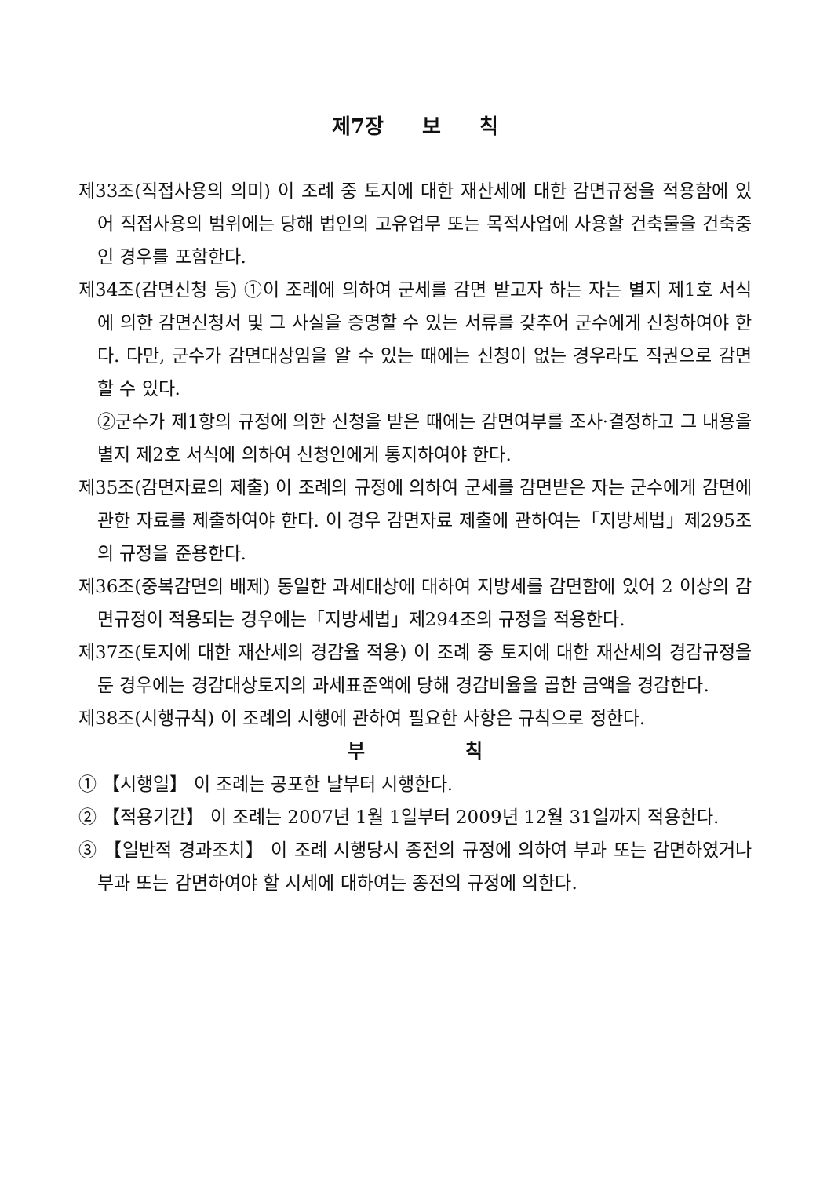제7장 보 칙
제33조(직접사용의 의미) 이 조례 중 토지에 대한 재산세에 대한 감면규정을 적용함에 있어 직접사용의 범위에는 당해 법인의 고유업무 또는 목적사업에 사용할 건축물을 건축중인 경우를 포함한다.
제34조(감면신청 등) ①이 조례에 의하여 군세를 감면 받고자 하는 자는 별지 제1호 서식에 의한 감면신청서 및 그 사실을 증명할 수 있는 서류를 갖추어 군수에게 신청하여야 한다. 다만, 군수가 감면대상임을 알 수 있는 때에는 신청이 없는 경우라도 직권으로 감면할 수 있다.
②군수가 제1항의 규정에 의한 신청을 받은 때에는 감면여부를 조사·결정하고 그 내용을 별지 제2호 서식에 의하여 신청인에게 통지하여야 한다.
제35조(감면자료의 제출) 이 조례의 규정에 의하여 군세를 감면받은 자는 군수에게 감면에 관한 자료를 제출하여야 한다. 이 경우 감면자료 제출에 관하여는「지방세법」제295조의 규정을 준용한다.
제36조(중복감면의 배제) 동일한 과세대상에 대하여 지방세를 감면함에 있어 2 이상의 감면규정이 적용되는 경우에는「지방세법」제294조의 규정을 적용한다.
제37조(토지에 대한 재산세의 경감율 적용) 이 조례 중 토지에 대한 재산세의 경감규정을 둔 경우에는 경감대상토지의 과세표준액에 당해 경감비율을 곱한 금액을 경감한다.
제38조(시행규칙) 이 조례의 시행에 관하여 필요한 사항은 규칙으로 정한다.
부 칙
① 【시행일】 이 조례는 공포한 날부터 시행한다.
② 【적용기간】 이 조례는 2007년 1월 1일부터 2009년 12월 31일까지 적용한다.
③ 【일반적 경과조치】 이 조례 시행당시 종전의 규정에 의하여 부과 또는 감면하였거나 부과 또는 감면하여야 할 시세에 대하여는 종전의 규정에 의한다.